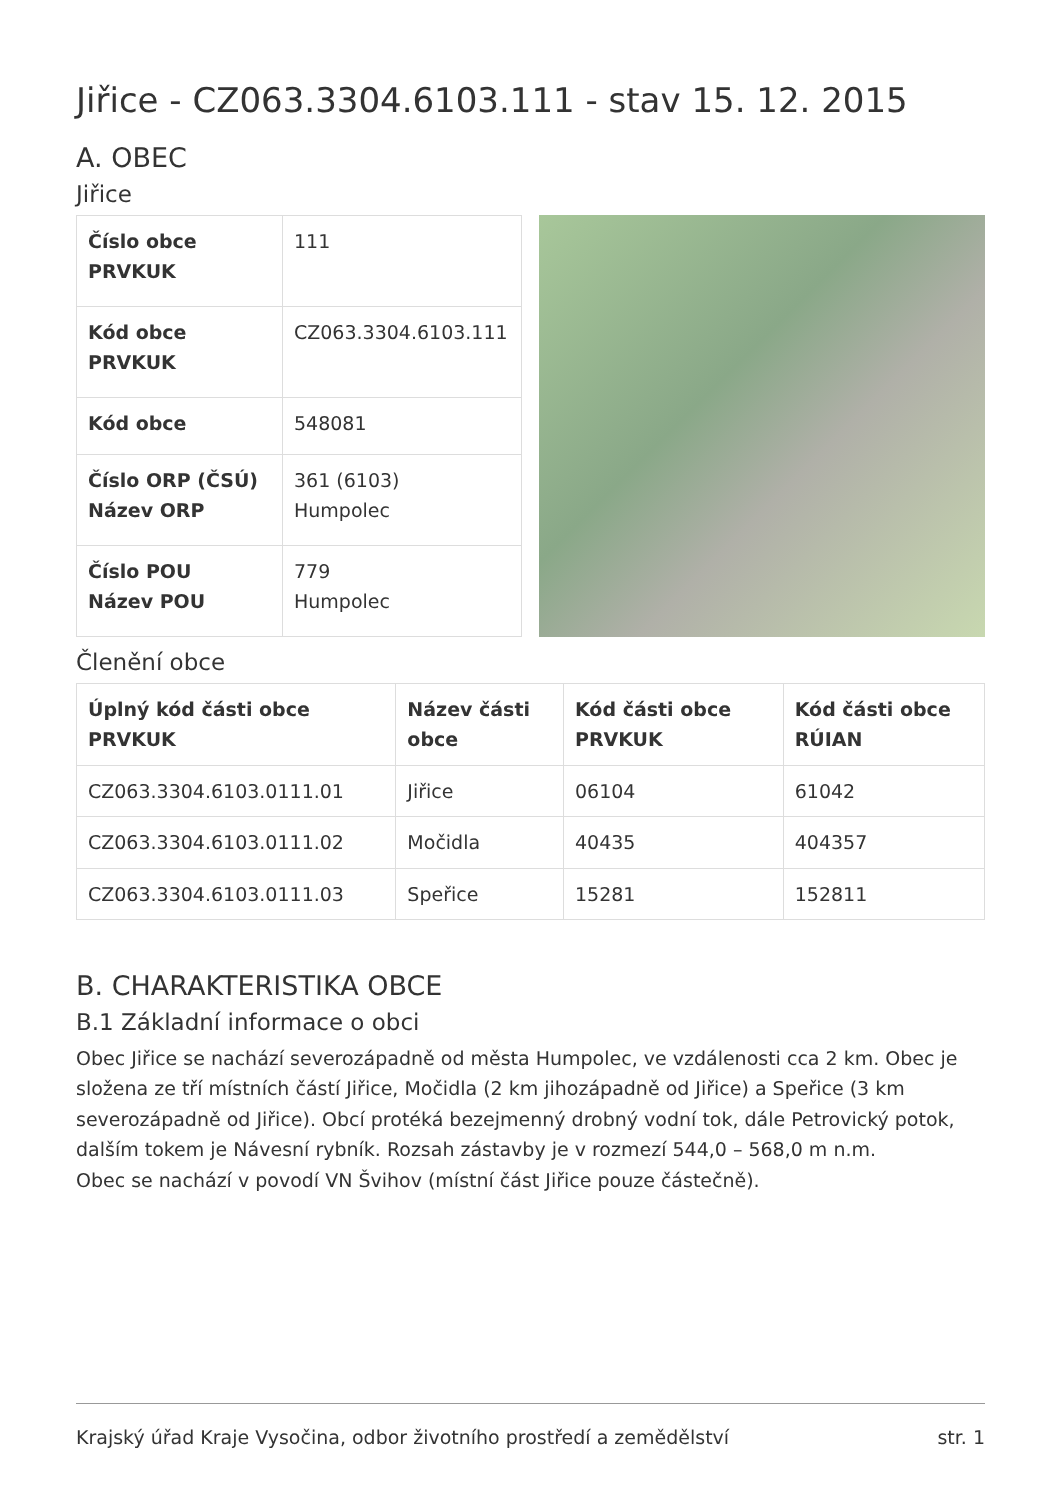Jiřice - CZ063.3304.6103.111 - stav 15. 12. 2015
A. OBEC
Jiřice
| Číslo obce PRVKUK | 111 |
| Kód obce PRVKUK | CZ063.3304.6103.111 |
| Kód obce | 548081 |
| Číslo ORP (ČSÚ) Název ORP | 361 (6103) Humpolec |
| Číslo POU Název POU | 779 Humpolec |
Členění obce
| Úplný kód části obce PRVKUK | Název části obce | Kód části obce PRVKUK | Kód části obce RÚIAN |
| --- | --- | --- | --- |
| CZ063.3304.6103.0111.01 | Jiřice | 06104 | 61042 |
| CZ063.3304.6103.0111.02 | Močidla | 40435 | 404357 |
| CZ063.3304.6103.0111.03 | Speřice | 15281 | 152811 |
B. CHARAKTERISTIKA OBCE
B.1 Základní informace o obci
Obec Jiřice se nachází severozápadně od města Humpolec, ve vzdálenosti cca 2 km. Obec je složena ze tří místních částí Jiřice, Močidla (2 km jihozápadně od Jiřice) a Speřice (3 km severozápadně od Jiřice). Obcí protéká bezejmenný drobný vodní tok, dále Petrovický potok, dalším tokem je Návesní rybník. Rozsah zástavby je v rozmezí 544,0 – 568,0 m n.m.
Obec se nachází v povodí VN Švihov (místní část Jiřice pouze částečně).
Krajský úřad Kraje Vysočina, odbor životního prostředí a zemědělství str. 1